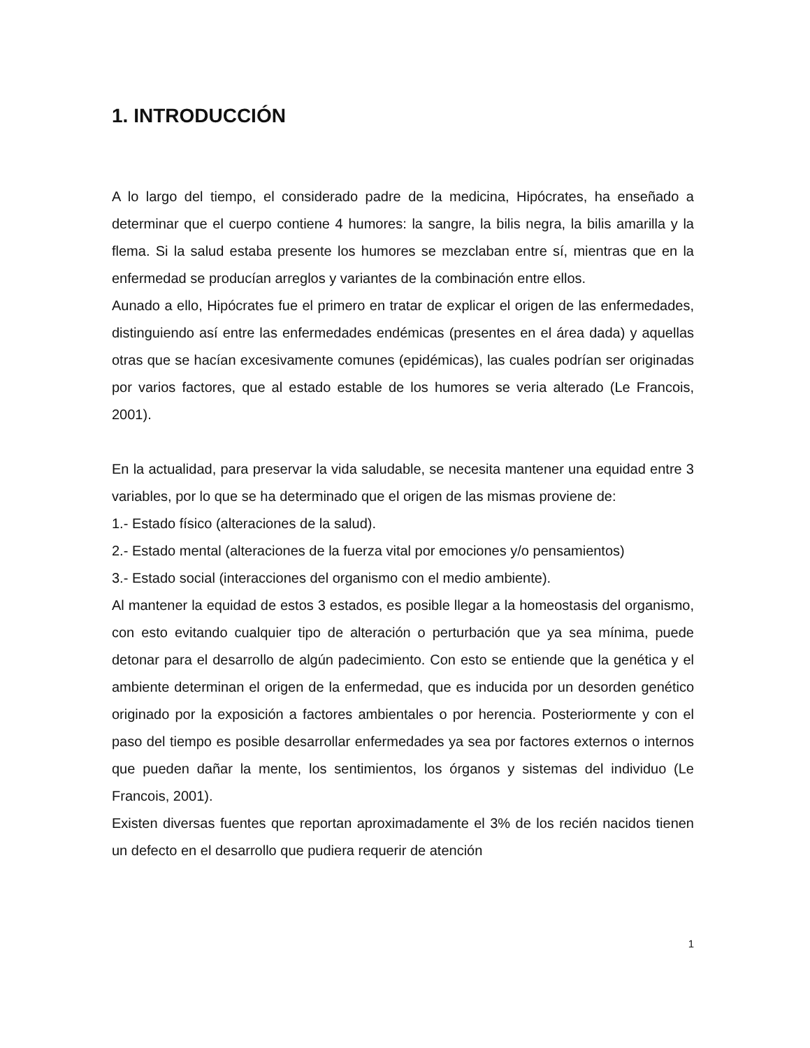1. INTRODUCCIÓN
A lo largo del tiempo, el considerado padre de la medicina, Hipócrates, ha enseñado a determinar que el cuerpo contiene 4 humores: la sangre, la bilis negra, la bilis amarilla y la flema. Si la salud estaba presente los humores se mezclaban entre sí, mientras que en la enfermedad se producían arreglos y variantes de la combinación entre ellos.
Aunado a ello, Hipócrates fue el primero en tratar de explicar el origen de las enfermedades, distinguiendo así entre las enfermedades endémicas (presentes en el área dada) y aquellas otras que se hacían excesivamente comunes (epidémicas), las cuales podrían ser originadas por varios factores, que al estado estable de los humores se veria alterado (Le Francois, 2001).
En la actualidad, para preservar la vida saludable, se necesita mantener una equidad entre 3 variables, por lo que se ha determinado que el origen de las mismas proviene de:
1.- Estado físico (alteraciones de la salud).
2.- Estado mental (alteraciones de la fuerza vital por emociones y/o pensamientos)
3.- Estado social (interacciones del organismo con el medio ambiente).
Al mantener la equidad de estos 3 estados, es posible llegar a la homeostasis del organismo, con esto evitando cualquier tipo de alteración o perturbación que ya sea mínima, puede detonar para el desarrollo de algún padecimiento. Con esto se entiende que la genética y el ambiente determinan el origen de la enfermedad, que es inducida por un desorden genético originado por la exposición a factores ambientales o por herencia. Posteriormente y con el paso del tiempo es posible desarrollar enfermedades ya sea por factores externos o internos que pueden dañar la mente, los sentimientos, los órganos y sistemas del individuo (Le Francois, 2001).
Existen diversas fuentes que reportan aproximadamente el 3% de los recién nacidos tienen un defecto en el desarrollo que pudiera requerir de atención
1